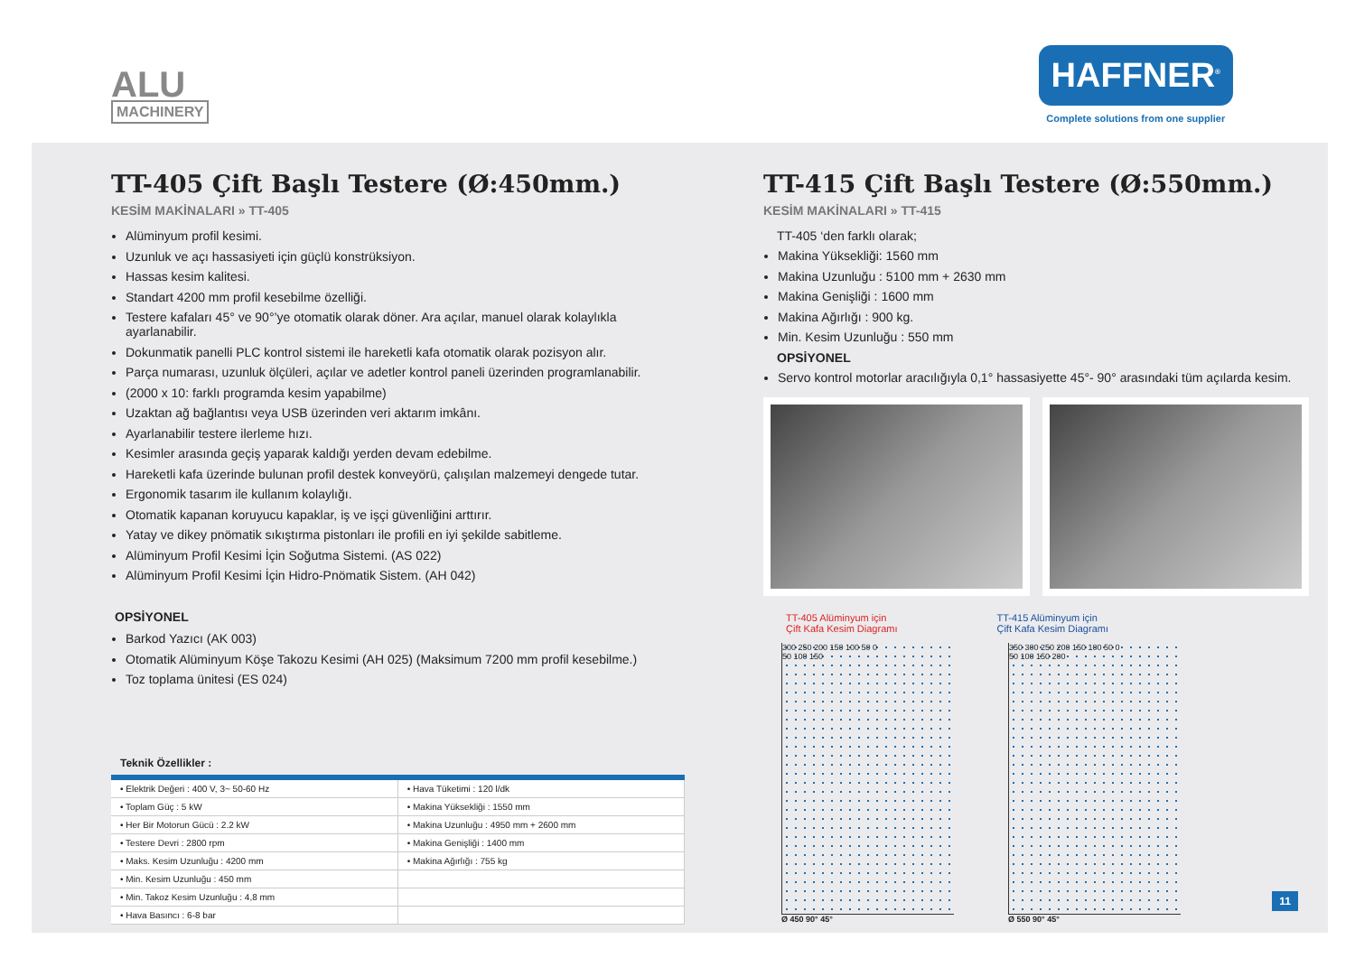ALU
MACHINERY
HAFFNER<sup>®</sup>
Complete solutions from one supplier
TT-405 Çift Başlı Testere (Ø:450mm.)
KESİM MAKİNALARI » TT-405
Alüminyum profil kesimi.
Uzunluk ve açı hassasiyeti için güçlü konstrüksiyon.
Hassas kesim kalitesi.
Standart 4200 mm profil kesebilme özelliği.
Testere kafaları 45° ve 90°’ye otomatik olarak döner. Ara açılar, manuel olarak kolaylıkla ayarlanabilir.
Dokunmatik panelli PLC kontrol sistemi ile hareketli kafa otomatik olarak pozisyon alır.
Parça numarası, uzunluk ölçüleri, açılar ve adetler kontrol paneli üzerinden programlanabilir.
(2000 x 10: farklı programda kesim yapabilme)
Uzaktan ağ bağlantısı veya USB üzerinden veri aktarım imkânı.
Ayarlanabilir testere ilerleme hızı.
Kesimler arasında geçiş yaparak kaldığı yerden devam edebilme.
Hareketli kafa üzerinde bulunan profil destek konveyörü, çalışılan malzemeyi dengede tutar.
Ergonomik tasarım ile kullanım kolaylığı.
Otomatik kapanan koruyucu kapaklar, iş ve işçi güvenliğini arttırır.
Yatay ve dikey pnömatik sıkıştırma pistonları ile profili en iyi şekilde sabitleme.
Alüminyum Profil Kesimi İçin Soğutma Sistemi. (AS 022)
Alüminyum Profil Kesimi İçin Hidro-Pnömatik Sistem. (AH 042)
OPSİYONEL
Barkod Yazıcı (AK 003)
Otomatik Alüminyum Köşe Takozu Kesimi (AH 025) (Maksimum 7200 mm profil kesebilme.)
Toz toplama ünitesi (ES 024)
Teknik Özellikler :
| • Elektrik Değeri : 400 V, 3~ 50-60 Hz | • Hava Tüketimi : 120 l/dk |
| • Toplam Güç : 5 kW | • Makina Yüksekliği : 1550 mm |
| • Her Bir Motorun Gücü : 2.2 kW | • Makina Uzunluğu : 4950 mm + 2600 mm |
| • Testere Devri : 2800 rpm | • Makina Genişliği : 1400 mm |
| • Maks. Kesim Uzunluğu : 4200 mm | • Makina Ağırlığı : 755 kg |
| • Min. Kesim Uzunluğu : 450 mm | |
| • Min. Takoz Kesim Uzunluğu : 4,8 mm | |
| • Hava Basıncı : 6-8 bar | |
TT-415 Çift Başlı Testere (Ø:550mm.)
KESİM MAKİNALARI » TT-415
TT-405 ‘den farklı olarak;
Makina Yüksekliği: 1560 mm
Makina Uzunluğu : 5100 mm + 2630 mm
Makina Genişliği : 1600 mm
Makina Ağırlığı : 900 kg.
Min. Kesim Uzunluğu : 550 mm
OPSİYONEL
Servo kontrol motorlar aracılığıyla 0,1° hassasiyette 45°- 90° arasındaki tüm açılarda kesim.
TT-405 Alüminyum için
Çift Kafa Kesim Diagramı
TT-415 Alüminyum için
Çift Kafa Kesim Diagramı
300 250 200 150 100 50 0
50 100 150
Ø 450 90° 45°
350 300 250 200 150 100 50 0
50 100 150 200
Ø 550 90° 45°
11